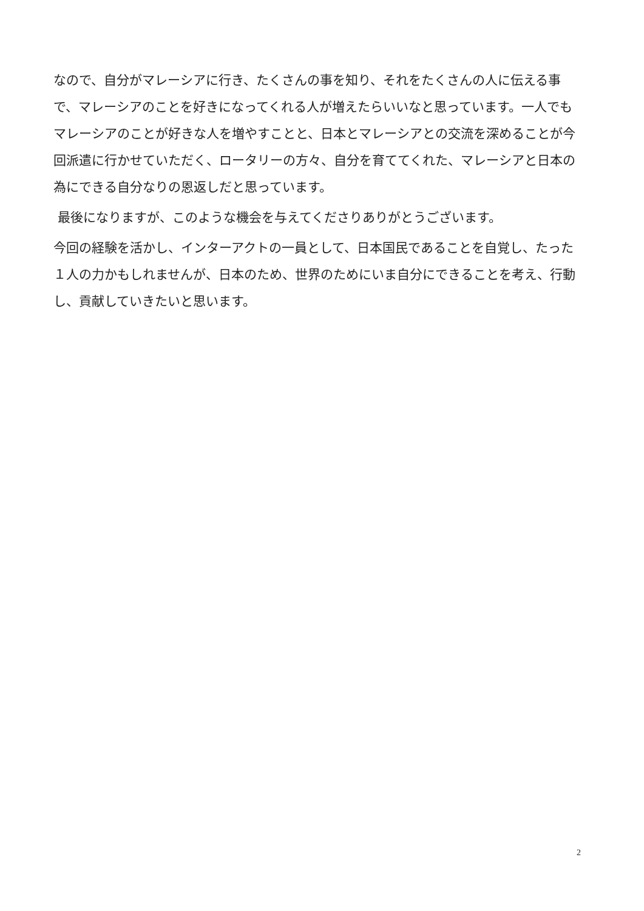なので、自分がマレーシアに行き、たくさんの事を知り、それをたくさんの人に伝える事で、マレーシアのことを好きになってくれる人が増えたらいいなと思っています。一人でもマレーシアのことが好きな人を増やすことと、日本とマレーシアとの交流を深めることが今回派遣に行かせていただく、ロータリーの方々、自分を育ててくれた、マレーシアと日本の為にできる自分なりの恩返しだと思っています。
最後になりますが、このような機会を与えてくださりありがとうございます。
今回の経験を活かし、インターアクトの一員として、日本国民であることを自覚し、たった１人の力かもしれませんが、日本のため、世界のためにいま自分にできることを考え、行動し、貢献していきたいと思います。
2